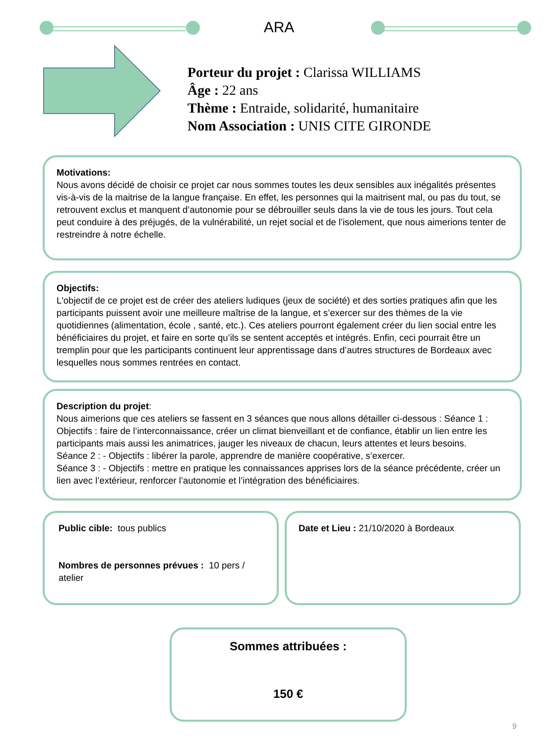ARA
Porteur du projet : Clarissa WILLIAMS
Âge : 22 ans
Thème : Entraide, solidarité, humanitaire
Nom Association : UNIS CITE GIRONDE
Motivations:
Nous avons décidé de choisir ce projet car nous sommes toutes les deux sensibles aux inégalités présentes vis-à-vis de la maitrise de la langue française. En effet, les personnes qui la maitrisent mal, ou pas du tout, se retrouvent exclus et manquent d’autonomie pour se débrouiller seuls dans la vie de tous les jours. Tout cela peut conduire à des préjugés, de la vulnérabilité, un rejet social et de l’isolement, que nous aimerions tenter de restreindre à notre échelle.
Objectifs:
L'objectif de ce projet est de créer des ateliers ludiques (jeux de société) et des sorties pratiques afin que les participants puissent avoir une meilleure maîtrise de la langue, et s’exercer sur des thèmes de la vie quotidiennes (alimentation, école , santé, etc.). Ces ateliers pourront également créer du lien social entre les bénéficiaires du projet, et faire en sorte qu’ils se sentent acceptés et intégrés. Enfin, ceci pourrait être un tremplin pour que les participants continuent leur apprentissage dans d’autres structures de Bordeaux avec lesquelles nous sommes rentrées en contact.
Description du projet:
Nous aimerions que ces ateliers se fassent en 3 séances que nous allons détailler ci-dessous : Séance 1 : Objectifs : faire de l’interconnaissance, créer un climat bienveillant et de confiance, établir un lien entre les participants mais aussi les animatrices, jauger les niveaux de chacun, leurs attentes et leurs besoins.
Séance 2 : - Objectifs : libérer la parole, apprendre de manière coopérative, s’exercer.
Séance 3 : - Objectifs : mettre en pratique les connaissances apprises lors de la séance précédente, créer un lien avec l’extérieur, renforcer l’autonomie et l’intégration des bénéficiaires.
Public cible: tous publics
Nombres de personnes prévues : 10 pers / atelier
Date et Lieu : 21/10/2020 à Bordeaux
Sommes attribuées :
150 €
9